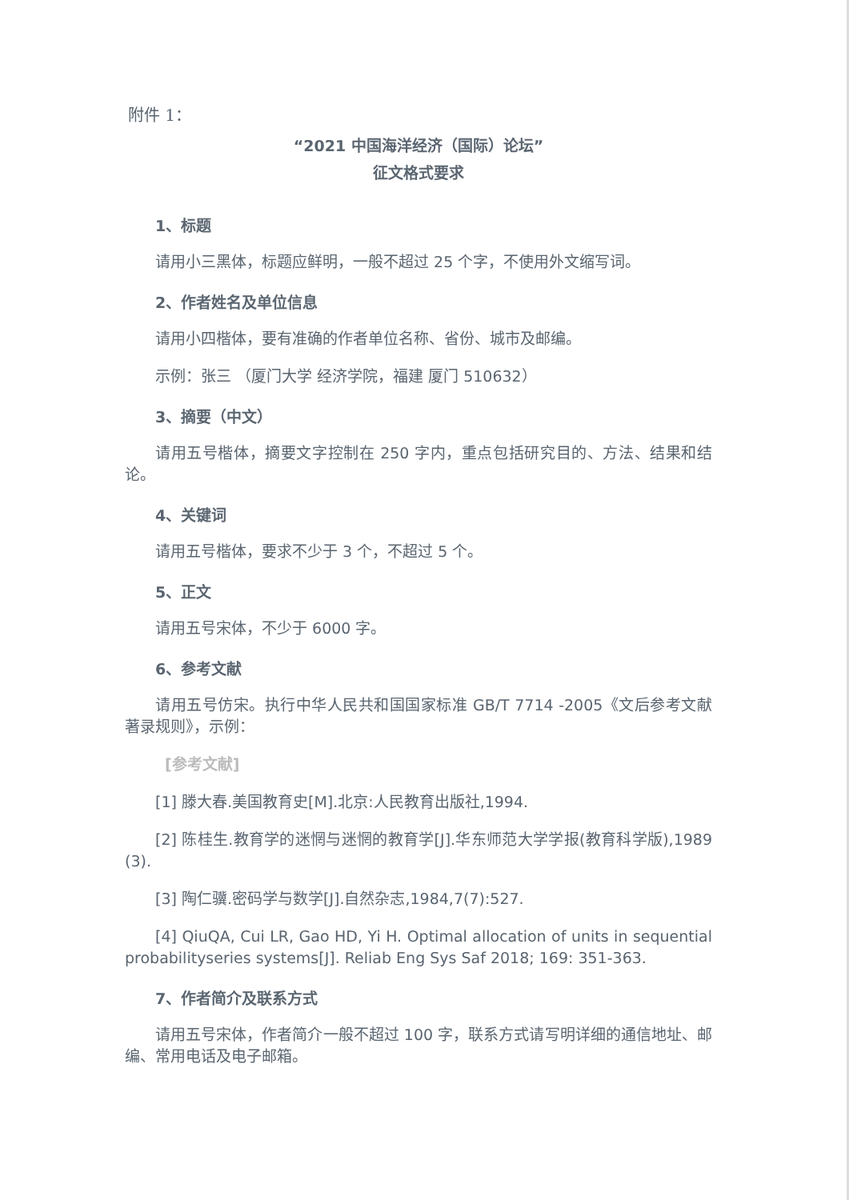附件 1：
“2021 中国海洋经济（国际）论坛”
征文格式要求
1、标题
请用小三黑体，标题应鲜明，一般不超过 25 个字，不使用外文缩写词。
2、作者姓名及单位信息
请用小四楷体，要有准确的作者单位名称、省份、城市及邮编。
示例：张三 （厦门大学 经济学院，福建 厦门 510632）
3、摘要（中文）
请用五号楷体，摘要文字控制在 250 字内，重点包括研究目的、方法、结果和结论。
4、关键词
请用五号楷体，要求不少于 3 个，不超过 5 个。
5、正文
请用五号宋体，不少于 6000 字。
6、参考文献
请用五号仿宋。执行中华人民共和国国家标准 GB/T 7714 -2005《文后参考文献著录规则》，示例：
[参考文献]
[1] 滕大春.美国教育史[M].北京:人民教育出版社,1994.
[2] 陈桂生.教育学的迷惘与迷惘的教育学[J].华东师范大学学报(教育科学版),1989 (3).
[3] 陶仁骥.密码学与数学[J].自然杂志,1984,7(7):527.
[4] QiuQA, Cui LR, Gao HD, Yi H. Optimal allocation of units in sequential probabilityseries systems[J]. Reliab Eng Sys Saf 2018; 169: 351-363.
7、作者简介及联系方式
请用五号宋体，作者简介一般不超过 100 字，联系方式请写明详细的通信地址、邮编、常用电话及电子邮箱。